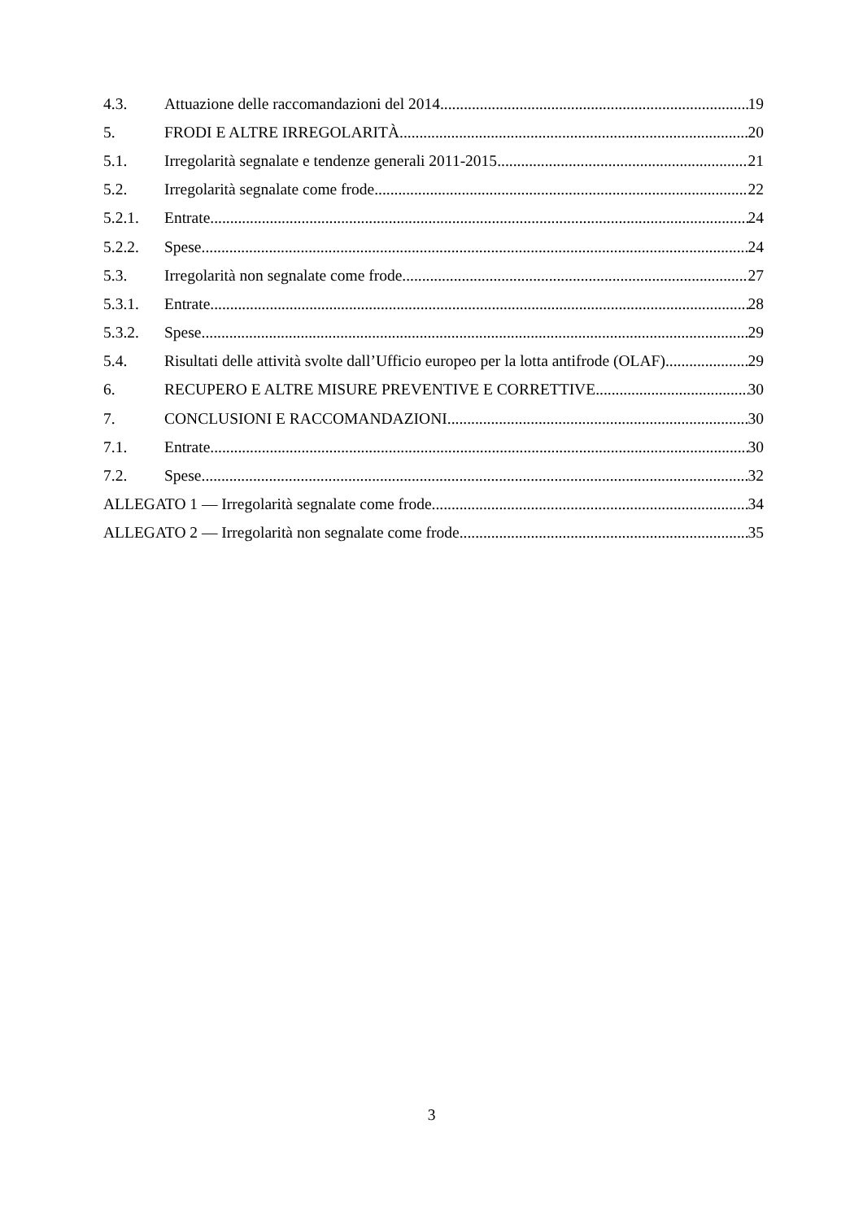4.3. Attuazione delle raccomandazioni del 2014 19
5. FRODI E ALTRE IRREGOLARITÀ 20
5.1. Irregolarità segnalate e tendenze generali 2011-2015 21
5.2. Irregolarità segnalate come frode 22
5.2.1. Entrate 24
5.2.2. Spese 24
5.3. Irregolarità non segnalate come frode 27
5.3.1. Entrate 28
5.3.2. Spese 29
5.4. Risultati delle attività svolte dall’Ufficio europeo per la lotta antifrode (OLAF) 29
6. RECUPERO E ALTRE MISURE PREVENTIVE E CORRETTIVE 30
7. CONCLUSIONI E RACCOMANDAZIONI 30
7.1. Entrate 30
7.2. Spese 32
ALLEGATO 1 — Irregolarità segnalate come frode 34
ALLEGATO 2 — Irregolarità non segnalate come frode 35
3